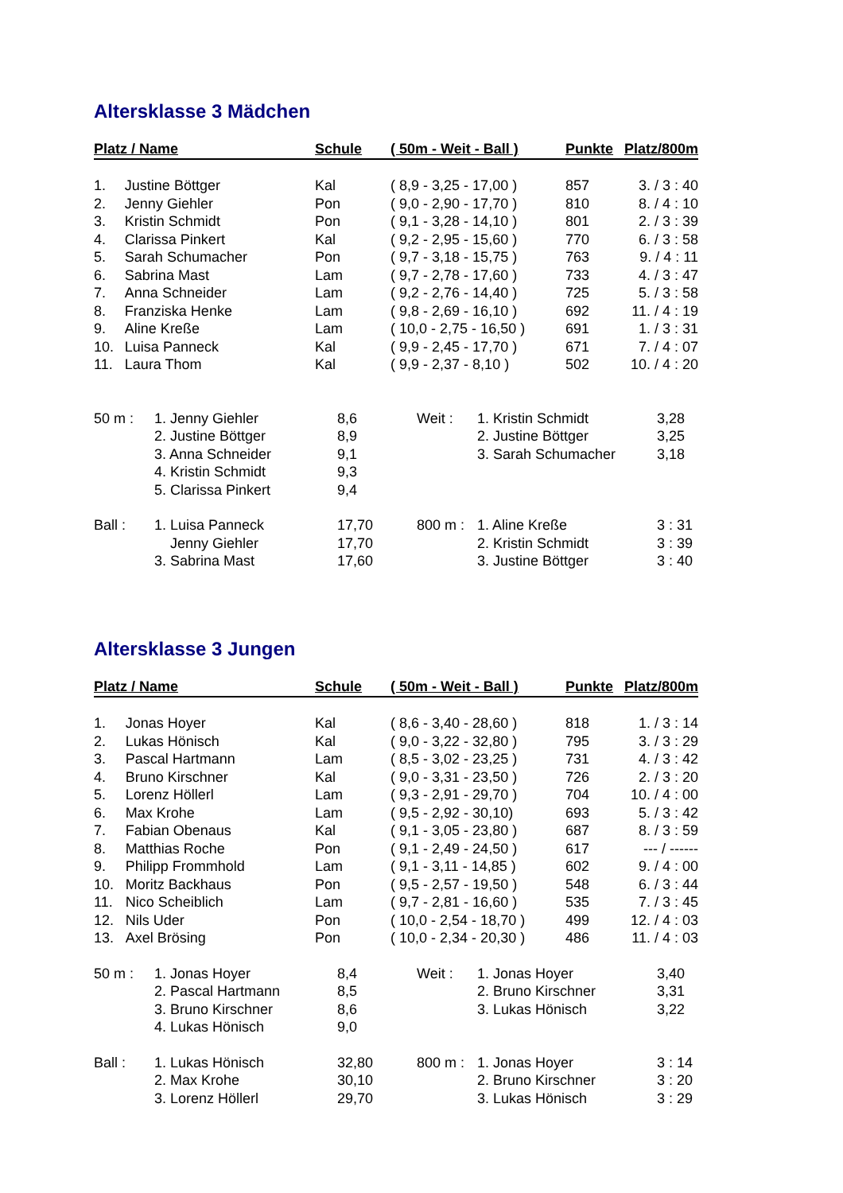Altersklasse 3 Mädchen
| Platz / Name | | Schule | ( 50m - Weit - Ball ) | Punkte | Platz/800m |
| --- | --- | --- | --- | --- | --- |
| 1. | Justine Böttger | Kal | ( 8,9 - 3,25 - 17,00 ) | 857 | 3. / 3 : 40 |
| 2. | Jenny Giehler | Pon | ( 9,0 - 2,90 - 17,70 ) | 810 | 8. / 4 : 10 |
| 3. | Kristin Schmidt | Pon | ( 9,1 - 3,28 - 14,10 ) | 801 | 2. / 3 : 39 |
| 4. | Clarissa Pinkert | Kal | ( 9,2 - 2,95 - 15,60 ) | 770 | 6. / 3 : 58 |
| 5. | Sarah Schumacher | Pon | ( 9,7 - 3,18 - 15,75 ) | 763 | 9. / 4 : 11 |
| 6. | Sabrina Mast | Lam | ( 9,7 - 2,78 - 17,60 ) | 733 | 4. / 3 : 47 |
| 7. | Anna Schneider | Lam | ( 9,2 - 2,76 - 14,40 ) | 725 | 5. / 3 : 58 |
| 8. | Franziska Henke | Lam | ( 9,8 - 2,69 - 16,10 ) | 692 | 11. / 4 : 19 |
| 9. | Aline Kreße | Lam | ( 10,0 - 2,75 - 16,50 ) | 691 | 1. / 3 : 31 |
| 10. | Luisa Panneck | Kal | ( 9,9 - 2,45 - 17,70 ) | 671 | 7. / 4 : 07 |
| 11. | Laura Thom | Kal | ( 9,9 - 2,37 - 8,10 ) | 502 | 10. / 4 : 20 |
| 50 m : | 1. Jenny Giehler | 8,6 | Weit : | 1. Kristin Schmidt | 3,28 |
| | 2. Justine Böttger | 8,9 | | 2. Justine Böttger | 3,25 |
| | 3. Anna Schneider | 9,1 | | 3. Sarah Schumacher | 3,18 |
| | 4. Kristin Schmidt | 9,3 | | | |
| | 5. Clarissa Pinkert | 9,4 | | | |
| Ball : | 1. Luisa Panneck | 17,70 | 800 m : | 1. Aline Kreße | 3 : 31 |
| | Jenny Giehler | 17,70 | | 2. Kristin Schmidt | 3 : 39 |
| | 3. Sabrina Mast | 17,60 | | 3. Justine Böttger | 3 : 40 |
Altersklasse 3 Jungen
| Platz / Name | | Schule | ( 50m - Weit - Ball ) | Punkte | Platz/800m |
| --- | --- | --- | --- | --- | --- |
| 1. | Jonas Hoyer | Kal | ( 8,6 - 3,40 - 28,60 ) | 818 | 1. / 3 : 14 |
| 2. | Lukas Hönisch | Kal | ( 9,0 - 3,22 - 32,80 ) | 795 | 3. / 3 : 29 |
| 3. | Pascal Hartmann | Lam | ( 8,5 - 3,02 - 23,25 ) | 731 | 4. / 3 : 42 |
| 4. | Bruno Kirschner | Kal | ( 9,0 - 3,31 - 23,50 ) | 726 | 2. / 3 : 20 |
| 5. | Lorenz Höllerl | Lam | ( 9,3 - 2,91 - 29,70 ) | 704 | 10. / 4 : 00 |
| 6. | Max Krohe | Lam | ( 9,5 - 2,92 - 30,10) | 693 | 5. / 3 : 42 |
| 7. | Fabian Obenaus | Kal | ( 9,1 - 3,05 - 23,80 ) | 687 | 8. / 3 : 59 |
| 8. | Matthias Roche | Pon | ( 9,1 - 2,49 - 24,50 ) | 617 | --- / ------ |
| 9. | Philipp Frommhold | Lam | ( 9,1 - 3,11 - 14,85 ) | 602 | 9. / 4 : 00 |
| 10. | Moritz Backhaus | Pon | ( 9,5 - 2,57 - 19,50 ) | 548 | 6. / 3 : 44 |
| 11. | Nico Scheiblich | Lam | ( 9,7 - 2,81 - 16,60 ) | 535 | 7. / 3 : 45 |
| 12. | Nils Uder | Pon | ( 10,0 - 2,54 - 18,70 ) | 499 | 12. / 4 : 03 |
| 13. | Axel Brösing | Pon | ( 10,0 - 2,34 - 20,30 ) | 486 | 11. / 4 : 03 |
| 50 m : | 1. Jonas Hoyer | 8,4 | Weit : | 1. Jonas Hoyer | 3,40 |
| | 2. Pascal Hartmann | 8,5 | | 2. Bruno Kirschner | 3,31 |
| | 3. Bruno Kirschner | 8,6 | | 3. Lukas Hönisch | 3,22 |
| | 4. Lukas Hönisch | 9,0 | | | |
| Ball : | 1. Lukas Hönisch | 32,80 | 800 m : | 1. Jonas Hoyer | 3 : 14 |
| | 2. Max Krohe | 30,10 | | 2. Bruno Kirschner | 3 : 20 |
| | 3. Lorenz Höllerl | 29,70 | | 3. Lukas Hönisch | 3 : 29 |